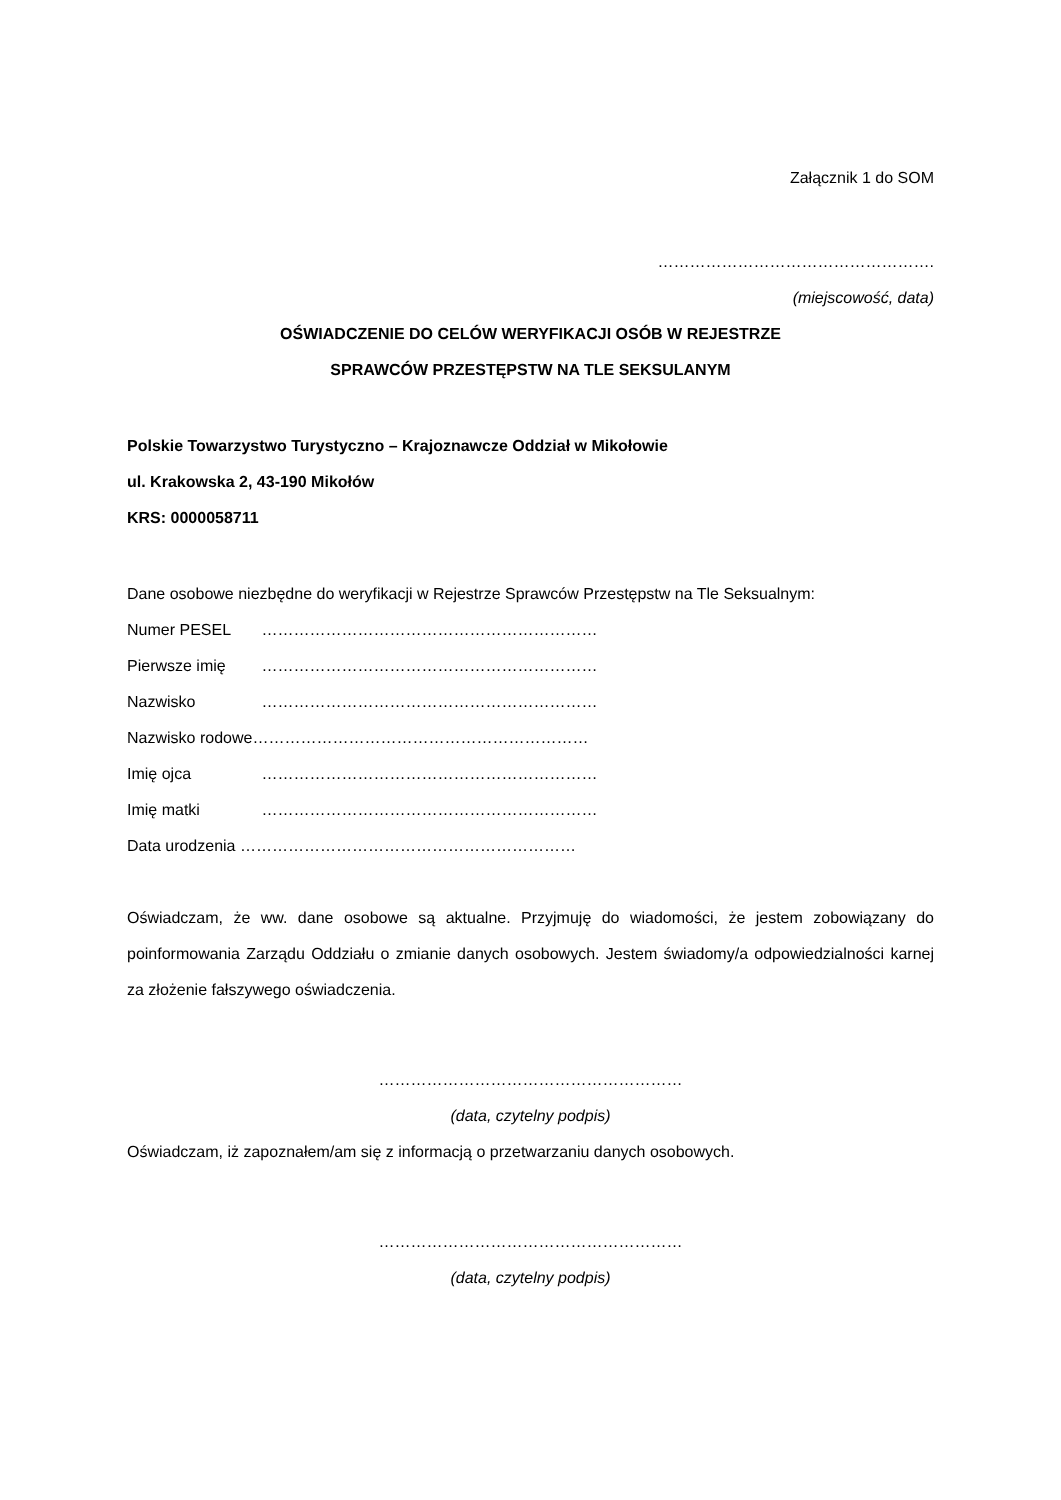Załącznik 1 do SOM
…………………………………………….
(miejscowość, data)
OŚWIADCZENIE DO CELÓW WERYFIKACJI OSÓB W REJESTRZE
SPRAWCÓW PRZESTĘPSTW NA TLE SEKSULANYM
Polskie Towarzystwo Turystyczno – Krajoznawcze Oddział w Mikołowie
ul. Krakowska 2, 43-190 Mikołów
KRS: 0000058711
Dane osobowe niezbędne do weryfikacji w Rejestrze Sprawców Przestępstw na Tle Seksualnym:
Numer PESEL ………………………………………………………
Pierwsze imię ………………………………………………………
Nazwisko ………………………………………………………
Nazwisko rodowe………………………………………………………
Imię ojca ………………………………………………………
Imię matki ………………………………………………………
Data urodzenia ………………………………………………………
Oświadczam, że ww. dane osobowe są aktualne. Przyjmuję do wiadomości, że jestem zobowiązany do poinformowania Zarządu Oddziału o zmianie danych osobowych. Jestem świadomy/a odpowiedzialności karnej za złożenie fałszywego oświadczenia.
…………………………………………………
(data, czytelny podpis)
Oświadczam, iż zapoznałem/am się z informacją o przetwarzaniu danych osobowych.
…………………………………………………
(data, czytelny podpis)